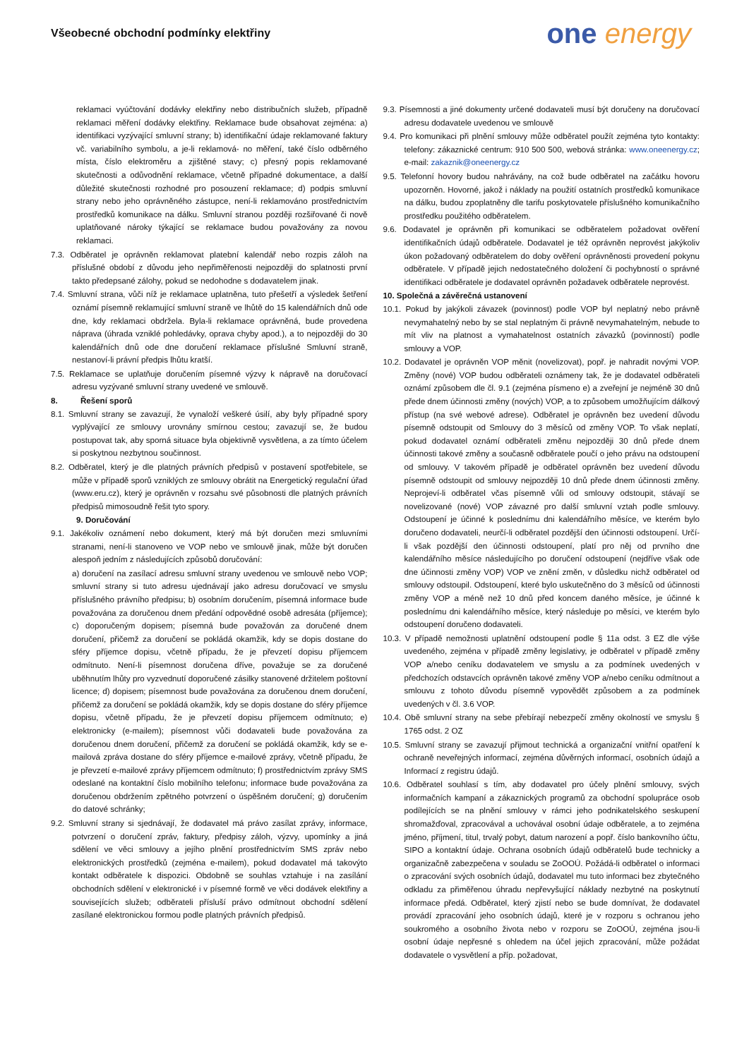Všeobecné obchodní podmínky elektřiny
one energy
reklamaci vyúčtování dodávky elektřiny nebo distribučních služeb, případně reklamaci měření dodávky elektřiny. Reklamace bude obsahovat zejména: a) identifikaci vyzývající smluvní strany; b) identifikační údaje reklamované faktury vč. variabilního symbolu, a je-li reklamová- no měření, také číslo odběrného místa, číslo elektroměru a zjištěné stavy; c) přesný popis reklamované skutečnosti a odůvodnění reklamace, včetně případné dokumentace, a další důležité skutečnosti rozhodné pro posouzení reklamace; d) podpis smluvní strany nebo jeho oprávněného zástupce, není-li reklamováno prostřednictvím prostředků komunikace na dálku. Smluvní stranou později rozšiřované či nově uplatňované nároky týkající se reklamace budou považovány za novou reklamaci.
7.3. Odběratel je oprávněn reklamovat platební kalendář nebo rozpis záloh na příslušné období z důvodu jeho nepřiměřenosti nejpozději do splatnosti první takto předepsané zálohy, pokud se nedohodne s dodavatelem jinak.
7.4. Smluvní strana, vůči níž je reklamace uplatněna, tuto přešetří a výsledek šetření oznámí písemně reklamující smluvní straně ve lhůtě do 15 kalendářních dnů ode dne, kdy reklamaci obdržela. Byla-li reklamace oprávněná, bude provedena náprava (úhrada vzniklé pohledávky, oprava chyby apod.), a to nejpozději do 30 kalendářních dnů ode dne doručení reklamace příslušné Smluvní straně, nestanoví-li právní předpis lhůtu kratší.
7.5. Reklamace se uplatňuje doručením písemné výzvy k nápravě na doručovací adresu vyzývané smluvní strany uvedené ve smlouvě.
8. Řešení sporů
8.1. Smluvní strany se zavazují, že vynaloží veškeré úsilí, aby byly případné spory vyplývající ze smlouvy urovnány smírnou cestou; zavazují se, že budou postupovat tak, aby sporná situace byla objektivně vysvětlena, a za tímto účelem si poskytnou nezbytnou součinnost.
8.2. Odběratel, který je dle platných právních předpisů v postavení spotřebitele, se může v případě sporů vzniklých ze smlouvy obrátit na Energetický regulační úřad (www.eru.cz), který je oprávněn v rozsahu své působnosti dle platných právních předpisů mimosoudně řešit tyto spory.
9. Doručování
9.1. Jakékoliv oznámení nebo dokument, který má být doručen mezi smluvními stranami, není-li stanoveno ve VOP nebo ve smlouvě jinak, může být doručen alespoň jedním z následujících způsobů doručování:
a) doručení na zasílací adresu smluvní strany uvedenou ve smlouvě nebo VOP; smluvní strany si tuto adresu ujednávají jako adresu doručovací ve smyslu příslušného právního předpisu; b) osobním doručením, písemná informace bude považována za doručenou dnem předání odpovědné osobě adresáta (příjemce); c) doporučeným dopisem; písemná bude považován za doručené dnem doručení, přičemž za doručení se pokládá okamžik, kdy se dopis dostane do sféry příjemce dopisu, včetně případu, že je převzetí dopisu příjemcem odmítnuto. Není-li písemnost doručena dříve, považuje se za doručené uběhnutím lhůty pro vyzvednutí doporučené zásilky stanovené držitelem poštovní licence; d) dopisem; písemnost bude považována za doručenou dnem doručení, přičemž za doručení se pokládá okamžik, kdy se dopis dostane do sféry příjemce dopisu, včetně případu, že je převzetí dopisu příjemcem odmítnuto; e) elektronicky (e-mailem); písemnost vůči dodavateli bude považována za doručenou dnem doručení, přičemž za doručení se pokládá okamžik, kdy se e-mailová zpráva dostane do sféry příjemce e-mailové zprávy, včetně případu, že je převzetí e-mailové zprávy příjemcem odmítnuto; f) prostřednictvím zprávy SMS odeslané na kontaktní číslo mobilního telefonu; informace bude považována za doručenou obdržením zpětného potvrzení o úspěšném doručení; g) doručením do datové schránky;
9.2. Smluvní strany si sjednávají, že dodavatel má právo zasílat zprávy, informace, potvrzení o doručení zpráv, faktury, předpisy záloh, výzvy, upomínky a jiná sdělení ve věci smlouvy a jejího plnění prostřednictvím SMS zpráv nebo elektronických prostředků (zejména e-mailem), pokud dodavatel má takovýto kontakt odběratele k dispozici. Obdobně se souhlas vztahuje i na zasílání obchodních sdělení v elektronické i v písemné formě ve věci dodávek elektřiny a souvisejících služeb; odběrateli přísluší právo odmítnout obchodní sdělení zasílané elektronickou formou podle platných právních předpisů.
9.3. Písemnosti a jiné dokumenty určené dodavateli musí být doručeny na doručovací adresu dodavatele uvedenou ve smlouvě
9.4. Pro komunikaci při plnění smlouvy může odběratel použít zejména tyto kontakty: telefony: zákaznické centrum: 910 500 500, webová stránka: www.oneenergy.cz; e-mail: zakaznik@oneenergy.cz
9.5. Telefonní hovory budou nahrávány, na což bude odběratel na začátku hovoru upozorněn. Hovorné, jakož i náklady na použití ostatních prostředků komunikace na dálku, budou zpoplatněny dle tarifu poskytovatele příslušného komunikačního prostředku použitého odběratelem.
9.6. Dodavatel je oprávněn při komunikaci se odběratelem požadovat ověření identifikačních údajů odběratele. Dodavatel je též oprávněn neprovést jakýkoliv úkon požadovaný odběratelem do doby ověření oprávněnosti provedení pokynu odběratele. V případě jejich nedostatečného doložení či pochybností o správné identifikaci odběratele je dodavatel oprávněn požadavek odběratele neprovést.
10. Společná a závěrečná ustanovení
10.1. Pokud by jakýkoli závazek (povinnost) podle VOP byl neplatný nebo právně nevymahatelný nebo by se stal neplatným či právně nevymahatelným, nebude to mít vliv na platnost a vymahatelnost ostatních závazků (povinností) podle smlouvy a VOP.
10.2. Dodavatel je oprávněn VOP měnit (novelizovat), popř. je nahradit novými VOP. Změny (nové) VOP budou odběrateli oznámeny tak, že je dodavatel odběrateli oznámí způsobem dle čl. 9.1 (zejména písmeno e) a zveřejní je nejméně 30 dnů přede dnem účinnosti změny (nových) VOP, a to způsobem umožňujícím dálkový přístup (na své webové adrese). Odběratel je oprávněn bez uvedení důvodu písemně odstoupit od Smlouvy do 3 měsíců od změny VOP. To však neplatí, pokud dodavatel oznámí odběrateli změnu nejpozději 30 dnů přede dnem účinnosti takové změny a současně odběratele poučí o jeho právu na odstoupení od smlouvy. V takovém případě je odběratel oprávněn bez uvedení důvodu písemně odstoupit od smlouvy nejpozději 10 dnů přede dnem účinnosti změny. Neprojeví-li odběratel včas písemně vůli od smlouvy odstoupit, stávají se novelizované (nové) VOP závazné pro další smluvní vztah podle smlouvy. Odstoupení je účinné k poslednímu dni kalendářního měsíce, ve kterém bylo doručeno dodavateli, neurčí-li odběratel pozdější den účinnosti odstoupení. Určí-li však pozdější den účinnosti odstoupení, platí pro něj od prvního dne kalendářního měsíce následujícího po doručení odstoupení (nejdříve však ode dne účinnosti změny VOP) VOP ve znění změn, v důsledku nichž odběratel od smlouvy odstoupil. Odstoupení, které bylo uskutečněno do 3 měsíců od účinnosti změny VOP a méně než 10 dnů před koncem daného měsíce, je účinné k poslednímu dni kalendářního měsíce, který následuje po měsíci, ve kterém bylo odstoupení doručeno dodavateli.
10.3. V případě nemožnosti uplatnění odstoupení podle § 11a odst. 3 EZ dle výše uvedeného, zejména v případě změny legislativy, je odběratel v případě změny VOP a/nebo ceníku dodavatelem ve smyslu a za podmínek uvedených v předchozích odstavcích oprávněn takové změny VOP a/nebo ceníku odmítnout a smlouvu z tohoto důvodu písemně vypovědět způsobem a za podmínek uvedených v čl. 3.6 VOP.
10.4. Obě smluvní strany na sebe přebírají nebezpečí změny okolností ve smyslu § 1765 odst. 2 OZ
10.5. Smluvní strany se zavazují přijmout technická a organizační vnitřní opatření k ochraně neveřejných informací, zejména důvěrných informací, osobních údajů a Informací z registru údajů.
10.6. Odběratel souhlasí s tím, aby dodavatel pro účely plnění smlouvy, svých informačních kampaní a zákaznických programů za obchodní spolupráce osob podílejících se na plnění smlouvy v rámci jeho podnikatelského seskupení shromažďoval, zpracovával a uchovával osobní údaje odběratele, a to zejména jméno, příjmení, titul, trvalý pobyt, datum narození a popř. číslo bankovního účtu, SIPO a kontaktní údaje. Ochrana osobních údajů odběratelů bude technicky a organizačně zabezpečena v souladu se ZoOOÚ. Požádá-li odběratel o informaci o zpracování svých osobních údajů, dodavatel mu tuto informaci bez zbytečného odkladu za přiměřenou úhradu nepřevyšující náklady nezbytné na poskytnutí informace předá. Odběratel, který zjistí nebo se bude domnívat, že dodavatel provádí zpracování jeho osobních údajů, které je v rozporu s ochranou jeho soukromého a osobního života nebo v rozporu se ZoOOÚ, zejména jsou-li osobní údaje nepřesné s ohledem na účel jejich zpracování, může požádat dodavatele o vysvětlení a příp. požadovat,